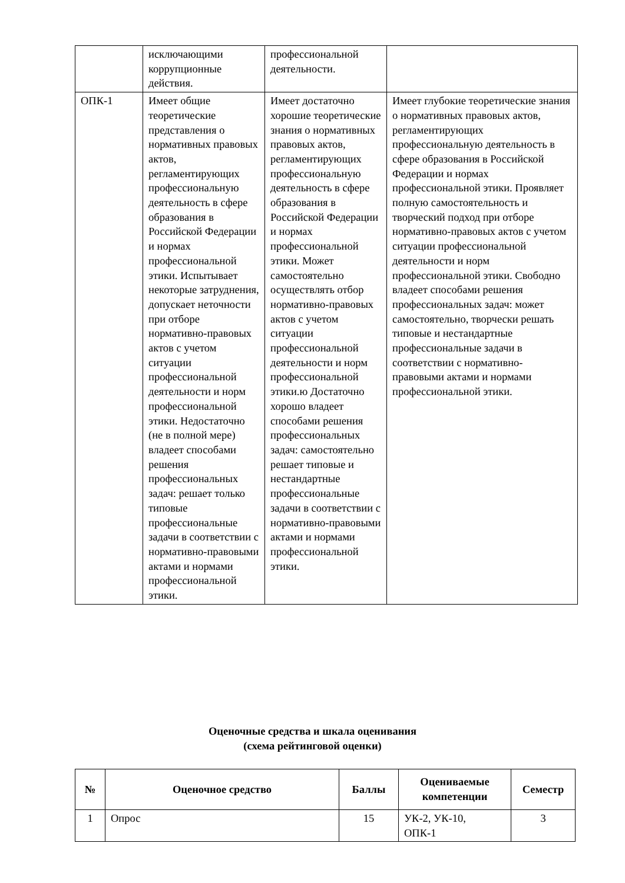| | исключающими коррупционные действия. | профессиональной деятельности. | |
| ОПК-1 | Имеет общие теоретические представления о нормативных правовых актов, регламентирующих профессиональную деятельность в сфере образования в Российской Федерации и нормах профессиональной этики. Испытывает некоторые затруднения, допускает неточности при отборе нормативно-правовых актов с учетом ситуации профессиональной деятельности и норм профессиональной этики. Недостаточно (не в полной мере) владеет способами решения профессиональных задач: решает только типовые профессиональные задачи в соответствии с нормативно-правовыми актами и нормами профессиональной этики. | Имеет достаточно хорошие теоретические знания о нормативных правовых актов, регламентирующих профессиональную деятельность в сфере образования в Российской Федерации и нормах профессиональной этики. Может самостоятельно осуществлять отбор нормативно-правовых актов с учетом ситуации профессиональной деятельности и норм профессиональной этики.ю Достаточно хорошо владеет способами решения профессиональных задач: самостоятельно решает типовые и нестандартные профессиональные задачи в соответствии с нормативно-правовыми актами и нормами профессиональной этики. | Имеет глубокие теоретические знания о нормативных правовых актов, регламентирующих профессиональную деятельность в сфере образования в Российской Федерации и нормах профессиональной этики. Проявляет полную самостоятельность и творческий подход при отборе нормативно-правовых актов с учетом ситуации профессиональной деятельности и норм профессиональной этики. Свободно владеет способами решения профессиональных задач: может самостоятельно, творчески решать типовые и нестандартные профессиональные задачи в соответствии с нормативно-правовыми актами и нормами профессиональной этики. |
Оценочные средства и шкала оценивания
(схема рейтинговой оценки)
| № | Оценочное средство | Баллы | Оцениваемые компетенции | Семестр |
| --- | --- | --- | --- | --- |
| 1 | Опрос | 15 | УК-2, УК-10, ОПК-1 | 3 |